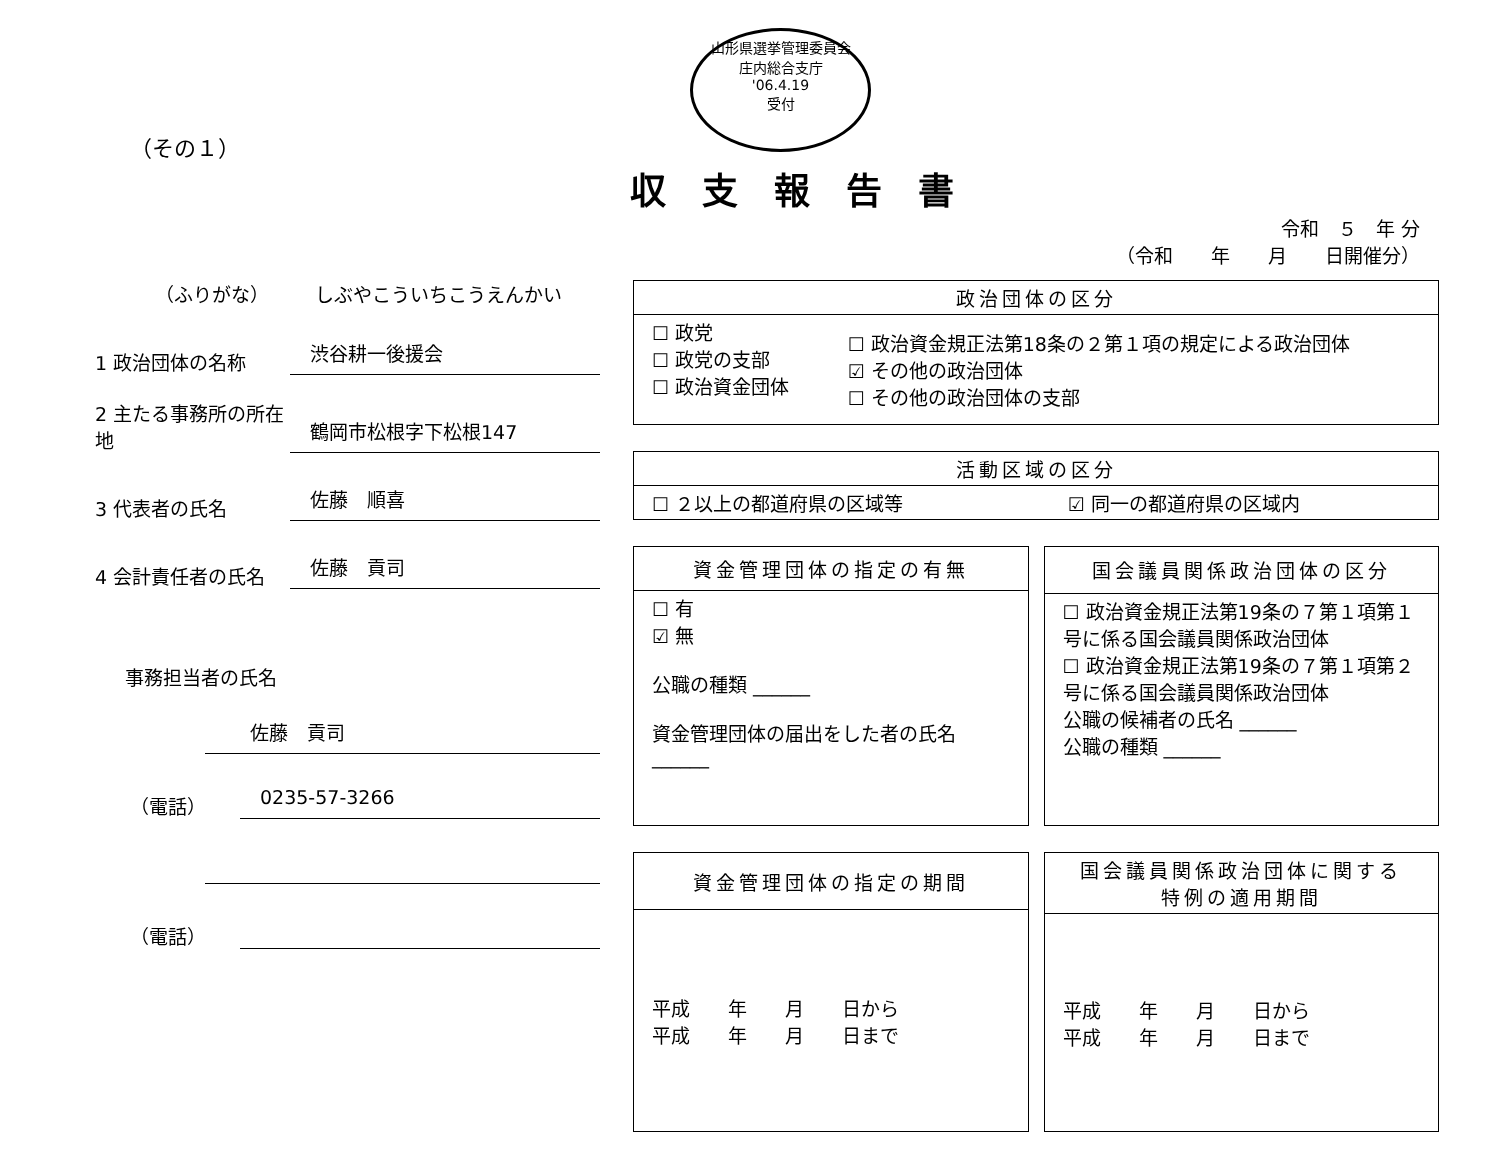山形県選挙管理委員会
庄内総合支庁
'06.4.19
受付
（その１）
収支報告書
令和　５　年 分
（令和　　年　　月　　日開催分）
（ふりがな） しぶやこういちこうえんかい
1 政治団体の名称 渋谷耕一後援会
2 主たる事務所の所在地 鶴岡市松根字下松根147
3 代表者の氏名 佐藤　順喜
4 会計責任者の氏名 佐藤　貢司
事務担当者の氏名
佐藤　貢司
（電話） 0235-57-3266
（電話）
| 政治団体の区分 | |
| --- | --- |
| ☐ 政党 ☐ 政党の支部 ☐ 政治資金団体 | ☐ 政治資金規正法第18条の２第１項の規定による政治団体 ☑ その他の政治団体 ☐ その他の政治団体の支部 |
| 活動区域の区分 | |
| --- | --- |
| ☐ ２以上の都道府県の区域等 | ☑ 同一の都道府県の区域内 |
| 資金管理団体の指定の有無 |
| --- |
| ☐ 有 ☑ 無 公職の種類 ______ 資金管理団体の届出をした者の氏名 ______ |
| 国会議員関係政治団体の区分 |
| --- |
| ☐ 政治資金規正法第19条の７第１項第１号に係る国会議員関係政治団体 ☐ 政治資金規正法第19条の７第１項第２号に係る国会議員関係政治団体 公職の候補者の氏名 ______ 公職の種類 ______ |
| 資金管理団体の指定の期間 |
| --- |
| 平成 年 月 日から 平成 年 月 日まで |
| 国会議員関係政治団体に関する 特例の適用期間 |
| --- |
| 平成 年 月 日から 平成 年 月 日まで |